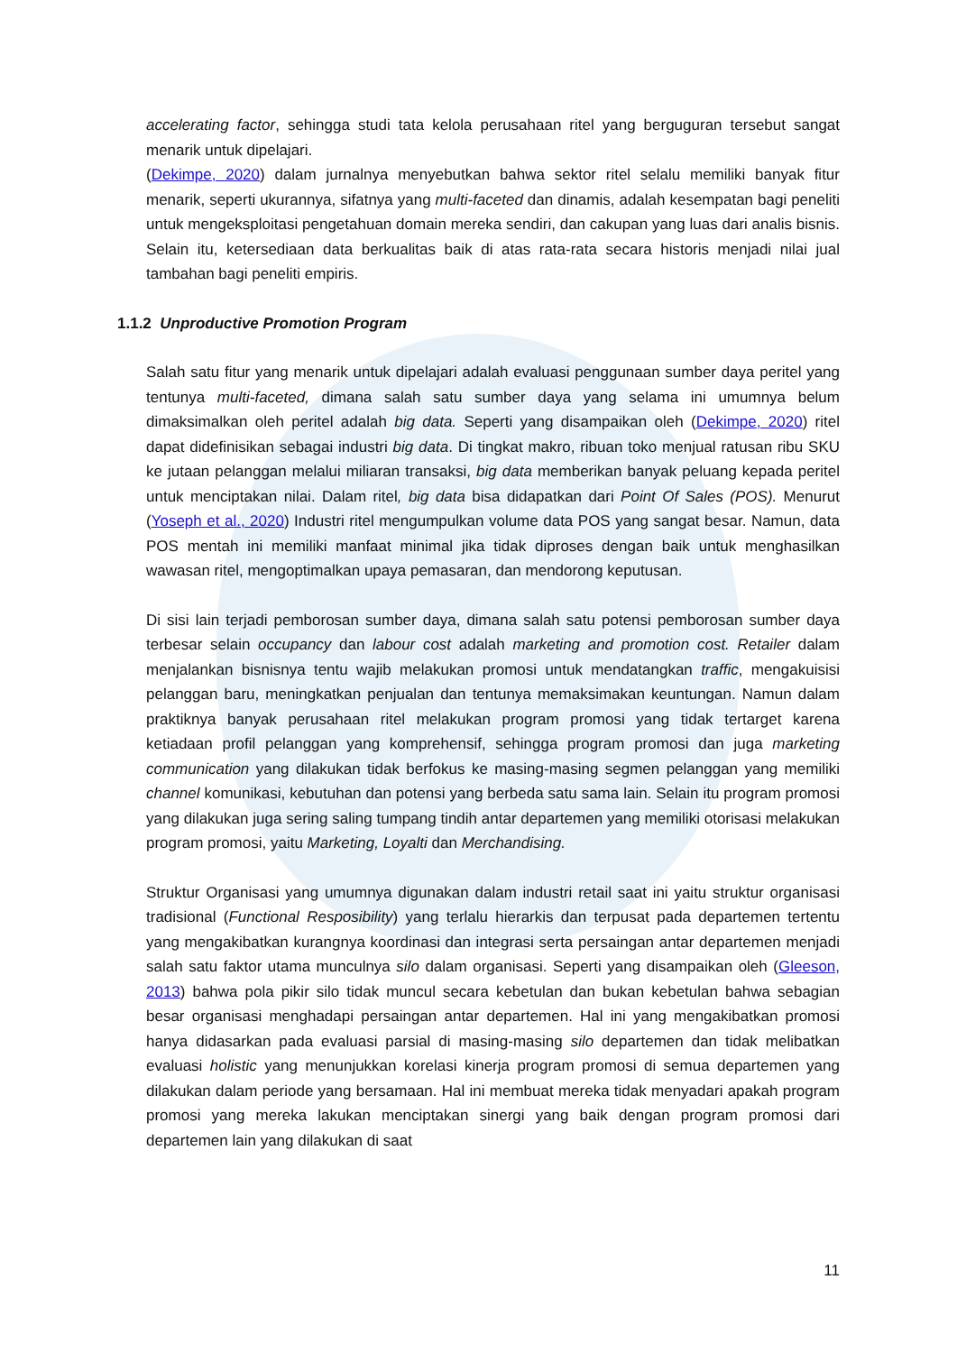accelerating factor, sehingga studi tata kelola perusahaan ritel yang berguguran tersebut sangat menarik untuk dipelajari.
(Dekimpe, 2020) dalam jurnalnya menyebutkan bahwa sektor ritel selalu memiliki banyak fitur menarik, seperti ukurannya, sifatnya yang multi-faceted dan dinamis, adalah kesempatan bagi peneliti untuk mengeksploitasi pengetahuan domain mereka sendiri, dan cakupan yang luas dari analis bisnis. Selain itu, ketersediaan data berkualitas baik di atas rata-rata secara historis menjadi nilai jual tambahan bagi peneliti empiris.
1.1.2 Unproductive Promotion Program
Salah satu fitur yang menarik untuk dipelajari adalah evaluasi penggunaan sumber daya peritel yang tentunya multi-faceted, dimana salah satu sumber daya yang selama ini umumnya belum dimaksimalkan oleh peritel adalah big data. Seperti yang disampaikan oleh (Dekimpe, 2020) ritel dapat didefinisikan sebagai industri big data. Di tingkat makro, ribuan toko menjual ratusan ribu SKU ke jutaan pelanggan melalui miliaran transaksi, big data memberikan banyak peluang kepada peritel untuk menciptakan nilai. Dalam ritel, big data bisa didapatkan dari Point Of Sales (POS). Menurut (Yoseph et al., 2020) Industri ritel mengumpulkan volume data POS yang sangat besar. Namun, data POS mentah ini memiliki manfaat minimal jika tidak diproses dengan baik untuk menghasilkan wawasan ritel, mengoptimalkan upaya pemasaran, dan mendorong keputusan.
Di sisi lain terjadi pemborosan sumber daya, dimana salah satu potensi pemborosan sumber daya terbesar selain occupancy dan labour cost adalah marketing and promotion cost. Retailer dalam menjalankan bisnisnya tentu wajib melakukan promosi untuk mendatangkan traffic, mengakuisisi pelanggan baru, meningkatkan penjualan dan tentunya memaksimakan keuntungan. Namun dalam praktiknya banyak perusahaan ritel melakukan program promosi yang tidak tertarget karena ketiadaan profil pelanggan yang komprehensif, sehingga program promosi dan juga marketing communication yang dilakukan tidak berfokus ke masing-masing segmen pelanggan yang memiliki channel komunikasi, kebutuhan dan potensi yang berbeda satu sama lain. Selain itu program promosi yang dilakukan juga sering saling tumpang tindih antar departemen yang memiliki otorisasi melakukan program promosi, yaitu Marketing, Loyalti dan Merchandising.
Struktur Organisasi yang umumnya digunakan dalam industri retail saat ini yaitu struktur organisasi tradisional (Functional Resposibility) yang terlalu hierarkis dan terpusat pada departemen tertentu yang mengakibatkan kurangnya koordinasi dan integrasi serta persaingan antar departemen menjadi salah satu faktor utama munculnya silo dalam organisasi. Seperti yang disampaikan oleh (Gleeson, 2013) bahwa pola pikir silo tidak muncul secara kebetulan dan bukan kebetulan bahwa sebagian besar organisasi menghadapi persaingan antar departemen. Hal ini yang mengakibatkan promosi hanya didasarkan pada evaluasi parsial di masing-masing silo departemen dan tidak melibatkan evaluasi holistic yang menunjukkan korelasi kinerja program promosi di semua departemen yang dilakukan dalam periode yang bersamaan. Hal ini membuat mereka tidak menyadari apakah program promosi yang mereka lakukan menciptakan sinergi yang baik dengan program promosi dari departemen lain yang dilakukan di saat
11